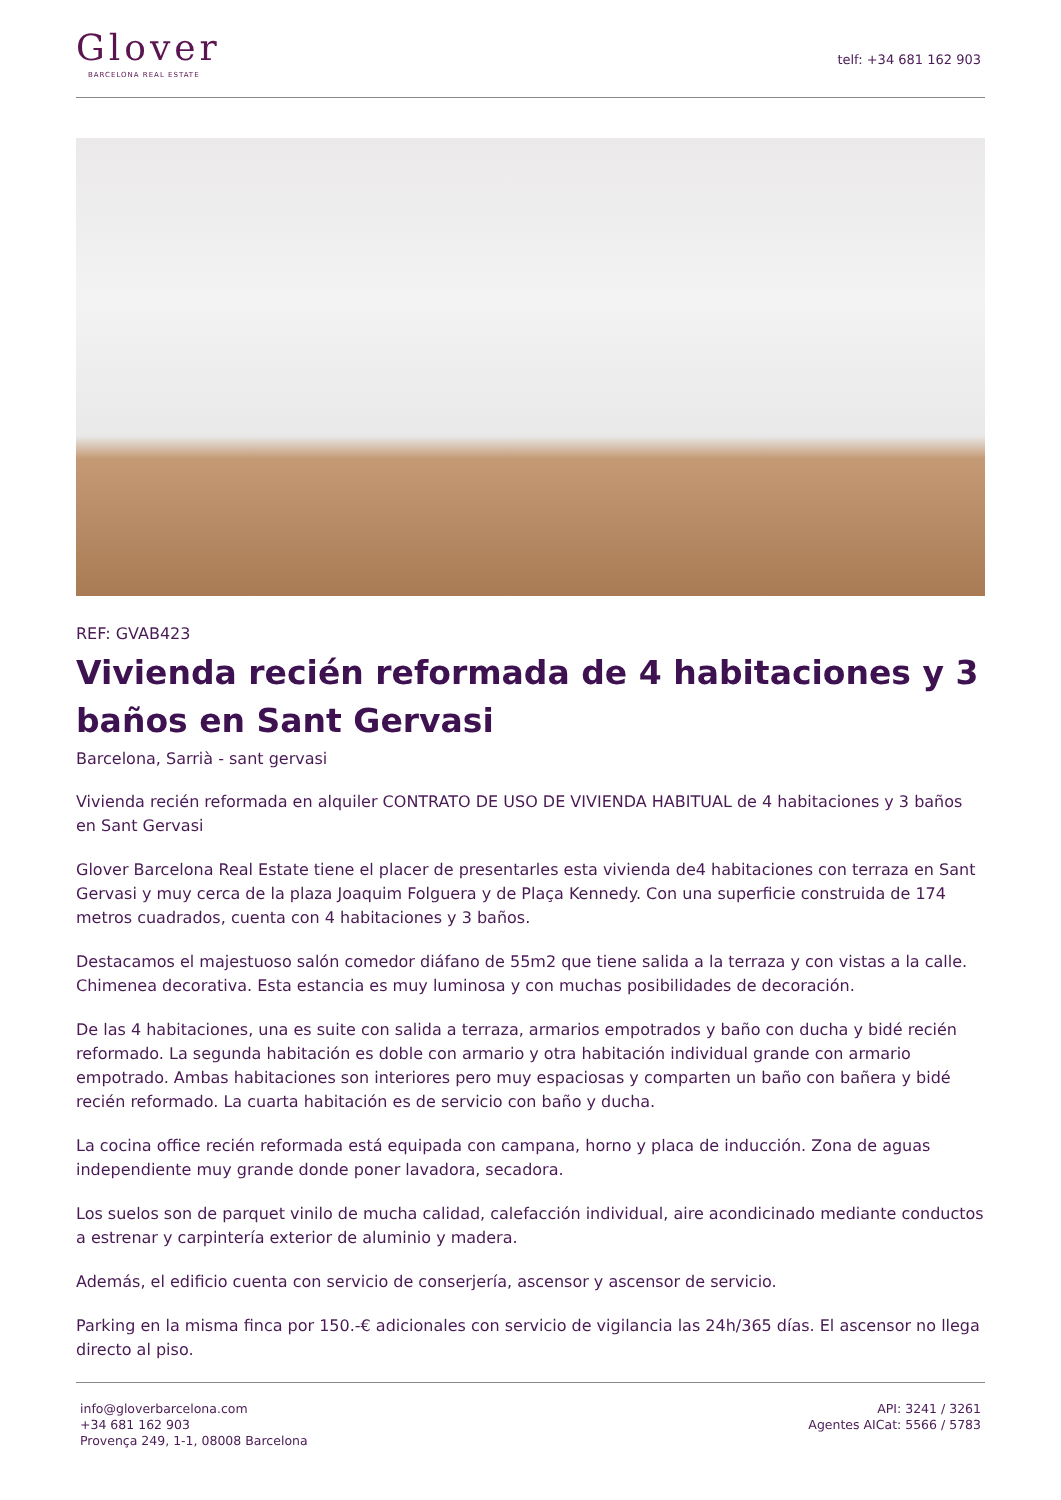Glover
BARCELONA REAL ESTATE
telf: +34 681 162 903
REF: GVAB423
Vivienda recién reformada de 4 habitaciones y 3 baños en Sant Gervasi
Barcelona, Sarrià - sant gervasi
Vivienda recién reformada en alquiler CONTRATO DE USO DE VIVIENDA HABITUAL de 4 habitaciones y 3 baños en Sant Gervasi
Glover Barcelona Real Estate tiene el placer de presentarles esta vivienda de4 habitaciones con terraza en Sant Gervasi y muy cerca de la plaza Joaquim Folguera y de Plaça Kennedy. Con una superficie construida de 174 metros cuadrados, cuenta con 4 habitaciones y 3 baños.
Destacamos el majestuoso salón comedor diáfano de 55m2 que tiene salida a la terraza y con vistas a la calle. Chimenea decorativa. Esta estancia es muy luminosa y con muchas posibilidades de decoración.
De las 4 habitaciones, una es suite con salida a terraza, armarios empotrados y baño con ducha y bidé recién reformado. La segunda habitación es doble con armario y otra habitación individual grande con armario empotrado. Ambas habitaciones son interiores pero muy espaciosas y comparten un baño con bañera y bidé recién reformado. La cuarta habitación es de servicio con baño y ducha.
La cocina office recién reformada está equipada con campana, horno y placa de inducción. Zona de aguas independiente muy grande donde poner lavadora, secadora.
Los suelos son de parquet vinilo de mucha calidad, calefacción individual, aire acondicinado mediante conductos a estrenar y carpintería exterior de aluminio y madera.
Además, el edificio cuenta con servicio de conserjería, ascensor y ascensor de servicio.
Parking en la misma finca por 150.-€ adicionales con servicio de vigilancia las 24h/365 días. El ascensor no llega directo al piso.
info@gloverbarcelona.com
+34 681 162 903
Provença 249, 1-1, 08008 Barcelona
API: 3241 / 3261
Agentes AICat: 5566 / 5783